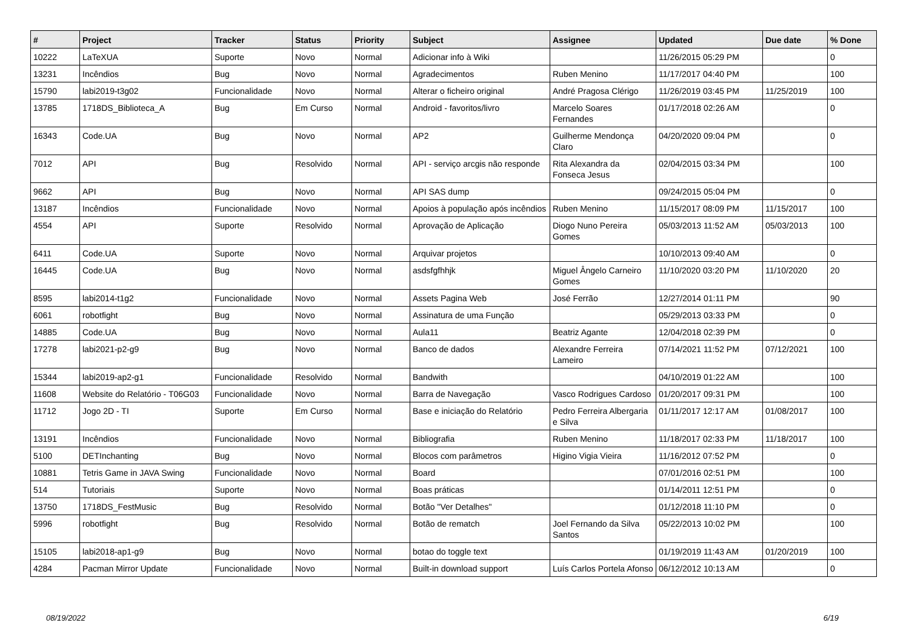| # | Project | Tracker | Status | Priority | Subject | Assignee | Updated | Due date | % Done |
| --- | --- | --- | --- | --- | --- | --- | --- | --- | --- |
| 10222 | LaTeXUA | Suporte | Novo | Normal | Adicionar info à Wiki | | 11/26/2015 05:29 PM | | 0 |
| 13231 | Incêndios | Bug | Novo | Normal | Agradecimentos | Ruben Menino | 11/17/2017 04:40 PM | | 100 |
| 15790 | labi2019-t3g02 | Funcionalidade | Novo | Normal | Alterar o ficheiro original | André Pragosa Clérigo | 11/26/2019 03:45 PM | 11/25/2019 | 100 |
| 13785 | 1718DS_Biblioteca_A | Bug | Em Curso | Normal | Android - favoritos/livro | Marcelo Soares Fernandes | 01/17/2018 02:26 AM | | 0 |
| 16343 | Code.UA | Bug | Novo | Normal | AP2 | Guilherme Mendonça Claro | 04/20/2020 09:04 PM | | 0 |
| 7012 | API | Bug | Resolvido | Normal | API - serviço arcgis não responde | Rita Alexandra da Fonseca Jesus | 02/04/2015 03:34 PM | | 100 |
| 9662 | API | Bug | Novo | Normal | API SAS dump | | 09/24/2015 05:04 PM | | 0 |
| 13187 | Incêndios | Funcionalidade | Novo | Normal | Apoios à população após incêndios | Ruben Menino | 11/15/2017 08:09 PM | 11/15/2017 | 100 |
| 4554 | API | Suporte | Resolvido | Normal | Aprovação de Aplicação | Diogo Nuno Pereira Gomes | 05/03/2013 11:52 AM | 05/03/2013 | 100 |
| 6411 | Code.UA | Suporte | Novo | Normal | Arquivar projetos | | 10/10/2013 09:40 AM | | 0 |
| 16445 | Code.UA | Bug | Novo | Normal | asdsfgfhhjk | Miguel Ângelo Carneiro Gomes | 11/10/2020 03:20 PM | 11/10/2020 | 20 |
| 8595 | labi2014-t1g2 | Funcionalidade | Novo | Normal | Assets Pagina Web | José Ferrão | 12/27/2014 01:11 PM | | 90 |
| 6061 | robotfight | Bug | Novo | Normal | Assinatura de uma Função | | 05/29/2013 03:33 PM | | 0 |
| 14885 | Code.UA | Bug | Novo | Normal | Aula11 | Beatriz Agante | 12/04/2018 02:39 PM | | 0 |
| 17278 | labi2021-p2-g9 | Bug | Novo | Normal | Banco de dados | Alexandre Ferreira Lameiro | 07/14/2021 11:52 PM | 07/12/2021 | 100 |
| 15344 | labi2019-ap2-g1 | Funcionalidade | Resolvido | Normal | Bandwith | | 04/10/2019 01:22 AM | | 100 |
| 11608 | Website do Relatório - T06G03 | Funcionalidade | Novo | Normal | Barra de Navegação | Vasco Rodrigues Cardoso | 01/20/2017 09:31 PM | | 100 |
| 11712 | Jogo 2D - TI | Suporte | Em Curso | Normal | Base e iniciação do Relatório | Pedro Ferreira Albergaria e Silva | 01/11/2017 12:17 AM | 01/08/2017 | 100 |
| 13191 | Incêndios | Funcionalidade | Novo | Normal | Bibliografia | Ruben Menino | 11/18/2017 02:33 PM | 11/18/2017 | 100 |
| 5100 | DETInchanting | Bug | Novo | Normal | Blocos com parâmetros | Higino Vigia Vieira | 11/16/2012 07:52 PM | | 0 |
| 10881 | Tetris Game in JAVA Swing | Funcionalidade | Novo | Normal | Board | | 07/01/2016 02:51 PM | | 100 |
| 514 | Tutoriais | Suporte | Novo | Normal | Boas práticas | | 01/14/2011 12:51 PM | | 0 |
| 13750 | 1718DS_FestMusic | Bug | Resolvido | Normal | Botão "Ver Detalhes" | | 01/12/2018 11:10 PM | | 0 |
| 5996 | robotfight | Bug | Resolvido | Normal | Botão de rematch | Joel Fernando da Silva Santos | 05/22/2013 10:02 PM | | 100 |
| 15105 | labi2018-ap1-g9 | Bug | Novo | Normal | botao do toggle text | | 01/19/2019 11:43 AM | 01/20/2019 | 100 |
| 4284 | Pacman Mirror Update | Funcionalidade | Novo | Normal | Built-in download support | Luís Carlos Portela Afonso | 06/12/2012 10:13 AM | | 0 |
08/19/2022 6/19